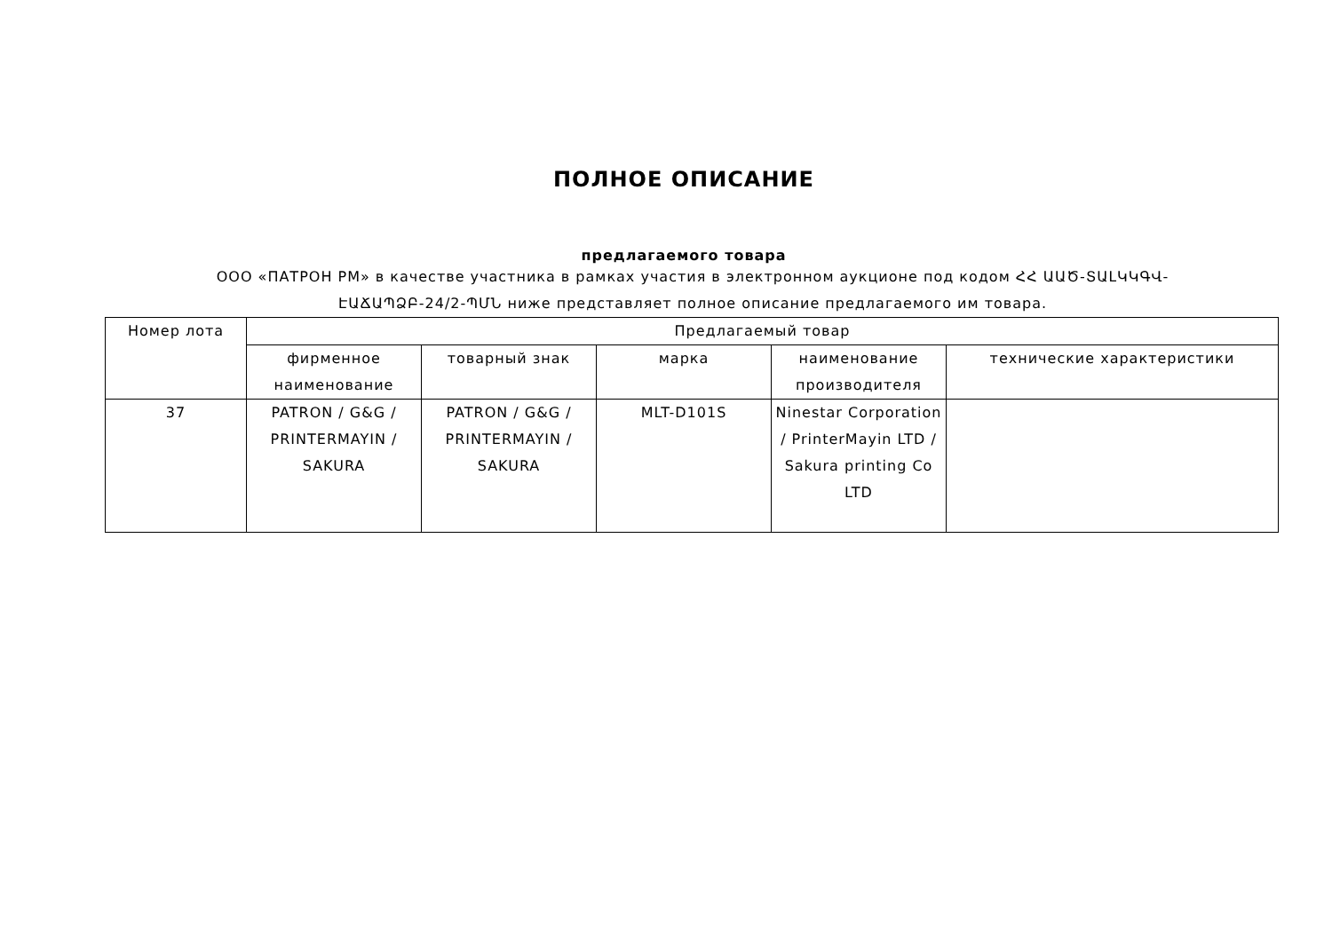ПОЛНОЕ ОПИСАНИЕ
предлагаемого товара
ООО «ПАТРОН РМ» в качестве участника в рамках участия в электронном аукционе под кодом ՀՀ ԱԱԾ-ՏԱԼԿԿԳՎ-ԷԱՃԱՊՁԲ-24/2-ՊՄՆ ниже представляет полное описание предлагаемого им товара.
| Номер лота | Предлагаемый товар | | | | |
| --- | --- | --- | --- | --- | --- |
| | фирменное наименование | товарный знак | марка | наименование производителя | технические характеристики |
| 37 | PATRON / G&G / PRINTERMAYIN / SAKURA | PATRON / G&G / PRINTERMAYIN / SAKURA | MLT-D101S | Ninestar Corporation / PrinterMayin LTD / Sakura printing Co LTD | |